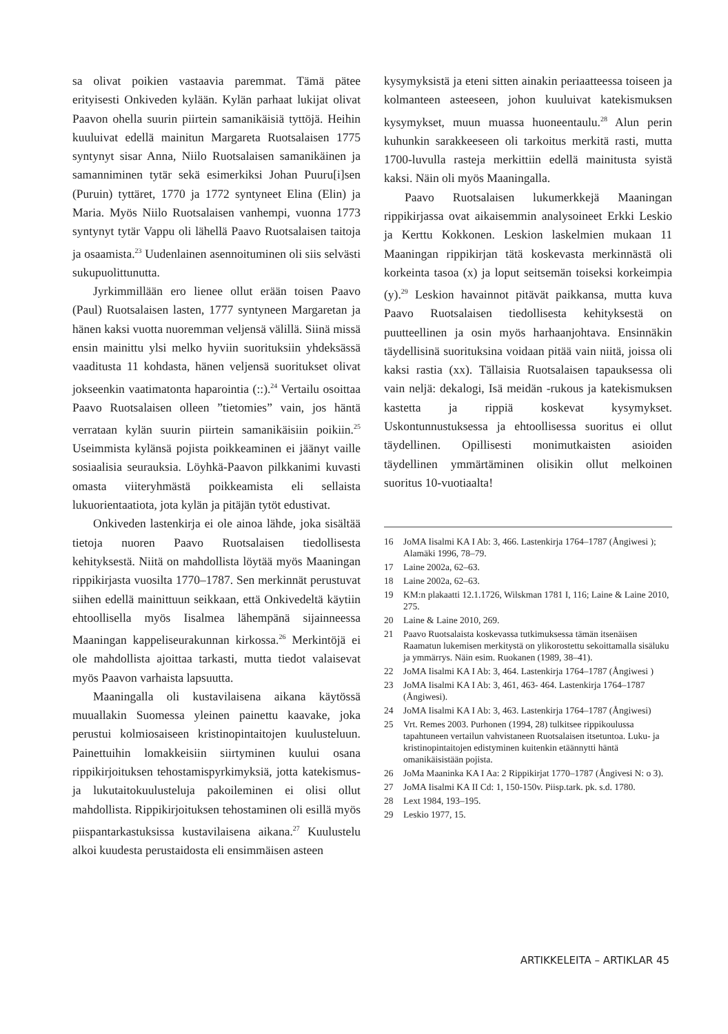sa olivat poikien vastaavia paremmat. Tämä pätee erityisesti Onkiveden kylään. Kylän parhaat lukijat olivat Paavon ohella suurin piirtein samanikäisiä tyttöjä. Heihin kuuluivat edellä mainitun Margareta Ruotsalaisen 1775 syntynyt sisar Anna, Niilo Ruotsalaisen samanikäinen ja samanniminen tytär sekä esimerkiksi Johan Puuru[i]sen (Puruin) tyttäret, 1770 ja 1772 syntyneet Elina (Elin) ja Maria. Myös Niilo Ruotsalaisen vanhempi, vuonna 1773 syntynyt tytär Vappu oli lähellä Paavo Ruotsalaisen taitoja ja osaamista.<sup>23</sup> Uudenlainen asennoituminen oli siis selvästi sukupuolittunutta.
Jyrkimmillään ero lienee ollut erään toisen Paavo (Paul) Ruotsalaisen lasten, 1777 syntyneen Margaretan ja hänen kaksi vuotta nuoremman veljensä välillä. Siinä missä ensin mainittu ylsi melko hyviin suorituksiin yhdeksässä vaaditusta 11 kohdasta, hänen veljensä suoritukset olivat jokseenkin vaatimatonta haparointia (::).<sup>24</sup> Vertailu osoittaa Paavo Ruotsalaisen olleen ”tietomies” vain, jos häntä verrataan kylän suurin piirtein samanikäisiin poikiin.<sup>25</sup> Useimmista kylänsä pojista poikkeaminen ei jäänyt vaille sosiaalisia seurauksia. Löyhkä-Paavon pilkkanimi kuvasti omasta viiteryhmästä poikkeamista eli sellaista lukuorientaatiota, jota kylän ja pitäjän tytöt edustivat.
Onkiveden lastenkirja ei ole ainoa lähde, joka sisältää tietoja nuoren Paavo Ruotsalaisen tiedollisesta kehityksestä. Niitä on mahdollista löytää myös Maaningan rippikirjasta vuosilta 1770–1787. Sen merkinnät perustuvat siihen edellä mainittuun seikkaan, että Onkivedeltä käytiin ehtoollisella myös Iisalmea lähempänä sijainneessa Maaningan kappeliseurakunnan kirkossa.<sup>26</sup> Merkintöjä ei ole mahdollista ajoittaa tarkasti, mutta tiedot valaisevat myös Paavon varhaista lapsuutta.
Maaningalla oli kustavilaisena aikana käytössä muuallakin Suomessa yleinen painettu kaavake, joka perustui kolmiosaiseen kristinopintaitojen kuulusteluun. Painettuihin lomakkeisiin siirtyminen kuului osana rippikirjoituksen tehostamispyrkimyksiä, jotta katekismus- ja lukutaitokuulusteluja pakoileminen ei olisi ollut mahdollista. Rippikirjoituksen tehostaminen oli esillä myös piispantarkastuksissa kustavilaisena aikana.<sup>27</sup> Kuulustelu alkoi kuudesta perustaidosta eli ensimmäisen asteen
kysymyksistä ja eteni sitten ainakin periaatteessa toiseen ja kolmanteen asteeseen, johon kuuluivat katekismuksen kysymykset, muun muassa huoneentaulu.<sup>28</sup> Alun perin kuhunkin sarakkeeseen oli tarkoitus merkitä rasti, mutta 1700-luvulla rasteja merkittiin edellä mainitusta syistä kaksi. Näin oli myös Maaningalla.
Paavo Ruotsalaisen lukumerkkejä Maaningan rippikirjassa ovat aikaisemmin analysoineet Erkki Leskio ja Kerttu Kokkonen. Leskion laskelmien mukaan 11 Maaningan rippikirjan tätä koskevasta merkinnästä oli korkeinta tasoa (x) ja loput seitsemän toiseksi korkeimpia (y).<sup>29</sup> Leskion havainnot pitävät paikkansa, mutta kuva Paavo Ruotsalaisen tiedollisesta kehityksestä on puutteellinen ja osin myös harhaanjohtava. Ensinnäkin täydellisinä suorituksina voidaan pitää vain niitä, joissa oli kaksi rastia (xx). Tällaisia Ruotsalaisen tapauksessa oli vain neljä: dekalogi, Isä meidän -rukous ja katekismuksen kastetta ja rippiä koskevat kysymykset. Uskontunnustuksessa ja ehtoollisessa suoritus ei ollut täydellinen. Opillisesti monimutkaisten asioiden täydellinen ymmärtäminen olisikin ollut melkoinen suoritus 10-vuotiaalta!
16 JoMA Iisalmi KA I Ab: 3, 466. Lastenkirja 1764–1787 (Ångiwesi ); Alamäki 1996, 78–79.
17 Laine 2002a, 62–63.
18 Laine 2002a, 62–63.
19 KM:n plakaatti 12.1.1726, Wilskman 1781 I, 116; Laine & Laine 2010, 275.
20 Laine & Laine 2010, 269.
21 Paavo Ruotsalaista koskevassa tutkimuksessa tämän itsenäisen Raamatun lukemisen merkitystä on ylikorostettu sekoittamalla sisäluku ja ymmärrys. Näin esim. Ruokanen (1989, 38–41).
22 JoMA Iisalmi KA I Ab: 3, 464. Lastenkirja 1764–1787 (Ångiwesi )
23 JoMA Iisalmi KA I Ab: 3, 461, 463- 464. Lastenkirja 1764–1787 (Ångiwesi).
24 JoMA Iisalmi KA I Ab: 3, 463. Lastenkirja 1764–1787 (Ångiwesi)
25 Vrt. Remes 2003. Purhonen (1994, 28) tulkitsee rippikoulussa tapahtuneen vertailun vahvistaneen Ruotsalaisen itsetuntoa. Luku- ja kristinopintaitojen edistyminen kuitenkin etäännytti häntä omanikäisistään pojista.
26 JoMa Maaninka KA I Aa: 2 Rippikirjat 1770–1787 (Ångivesi N: o 3).
27 JoMA Iisalmi KA II Cd: 1, 150-150v. Piisp.tark. pk. s.d. 1780.
28 Lext 1984, 193–195.
29 Leskio 1977, 15.
ARTIKKELEITA – ARTIKLAR 45